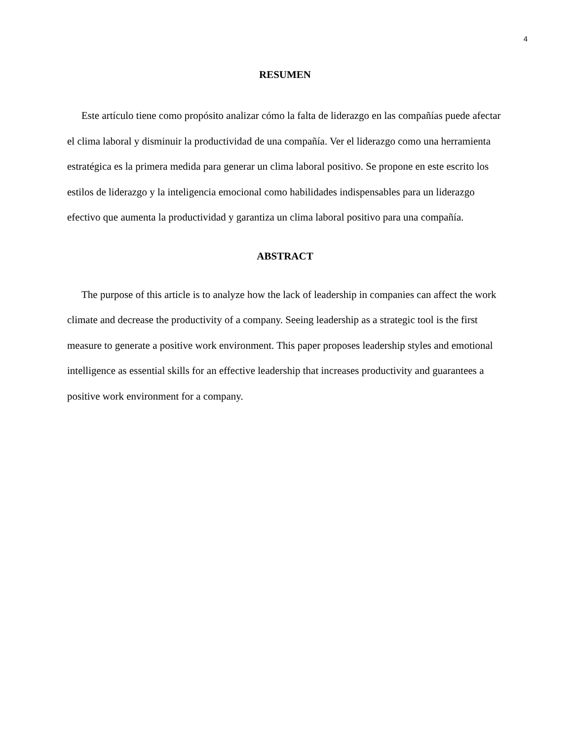4
RESUMEN
Este artículo tiene como propósito analizar cómo la falta de liderazgo en las compañías puede afectar el clima laboral y disminuir la productividad de una compañía. Ver el liderazgo como una herramienta estratégica es la primera medida para generar un clima laboral positivo. Se propone en este escrito los estilos de liderazgo y la inteligencia emocional como habilidades indispensables para un liderazgo efectivo que aumenta la productividad y garantiza un clima laboral positivo para una compañía.
ABSTRACT
The purpose of this article is to analyze how the lack of leadership in companies can affect the work climate and decrease the productivity of a company. Seeing leadership as a strategic tool is the first measure to generate a positive work environment. This paper proposes leadership styles and emotional intelligence as essential skills for an effective leadership that increases productivity and guarantees a positive work environment for a company.